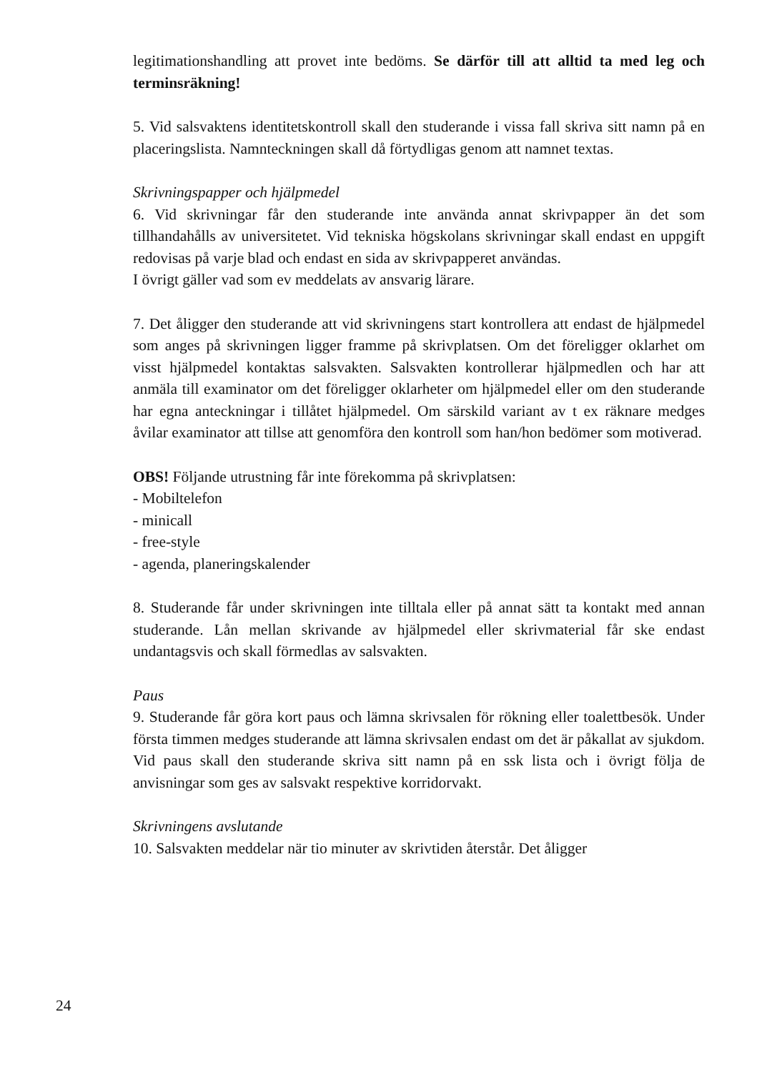legitimationshandling att provet inte bedöms. Se därför till att alltid ta med leg och terminsräkning!
5. Vid salsvaktens identitetskontroll skall den studerande i vissa fall skriva sitt namn på en placeringslista. Namnteckningen skall då förtydligas genom att namnet textas.
Skrivningspapper och hjälpmedel
6. Vid skrivningar får den studerande inte använda annat skrivpapper än det som tillhandahålls av universitetet. Vid tekniska högskolans skrivningar skall endast en uppgift redovisas på varje blad och endast en sida av skrivpapperet användas.
I övrigt gäller vad som ev meddelats av ansvarig lärare.
7. Det åligger den studerande att vid skrivningens start kontrollera att endast de hjälpmedel som anges på skrivningen ligger framme på skrivplatsen. Om det föreligger oklarhet om visst hjälpmedel kontaktas salsvakten. Salsvakten kontrollerar hjälpmedlen och har att anmäla till examinator om det föreligger oklarheter om hjälpmedel eller om den studerande har egna anteckningar i tillåtet hjälpmedel. Om särskild variant av t ex räknare medges åvilar examinator att tillse att genomföra den kontroll som han/hon bedömer som motiverad.
OBS! Följande utrustning får inte förekomma på skrivplatsen:
- Mobiltelefon
- minicall
- free-style
- agenda, planeringskalender
8. Studerande får under skrivningen inte tilltala eller på annat sätt ta kontakt med annan studerande. Lån mellan skrivande av hjälpmedel eller skrivmaterial får ske endast undantagsvis och skall förmedlas av salsvakten.
Paus
9. Studerande får göra kort paus och lämna skrivsalen för rökning eller toalettbesök. Under första timmen medges studerande att lämna skrivsalen endast om det är påkallat av sjukdom. Vid paus skall den studerande skriva sitt namn på en ssk lista och i övrigt följa de anvisningar som ges av salsvakt respektive korridorvakt.
Skrivningens avslutande
10. Salsvakten meddelar när tio minuter av skrivtiden återstår. Det åligger
24